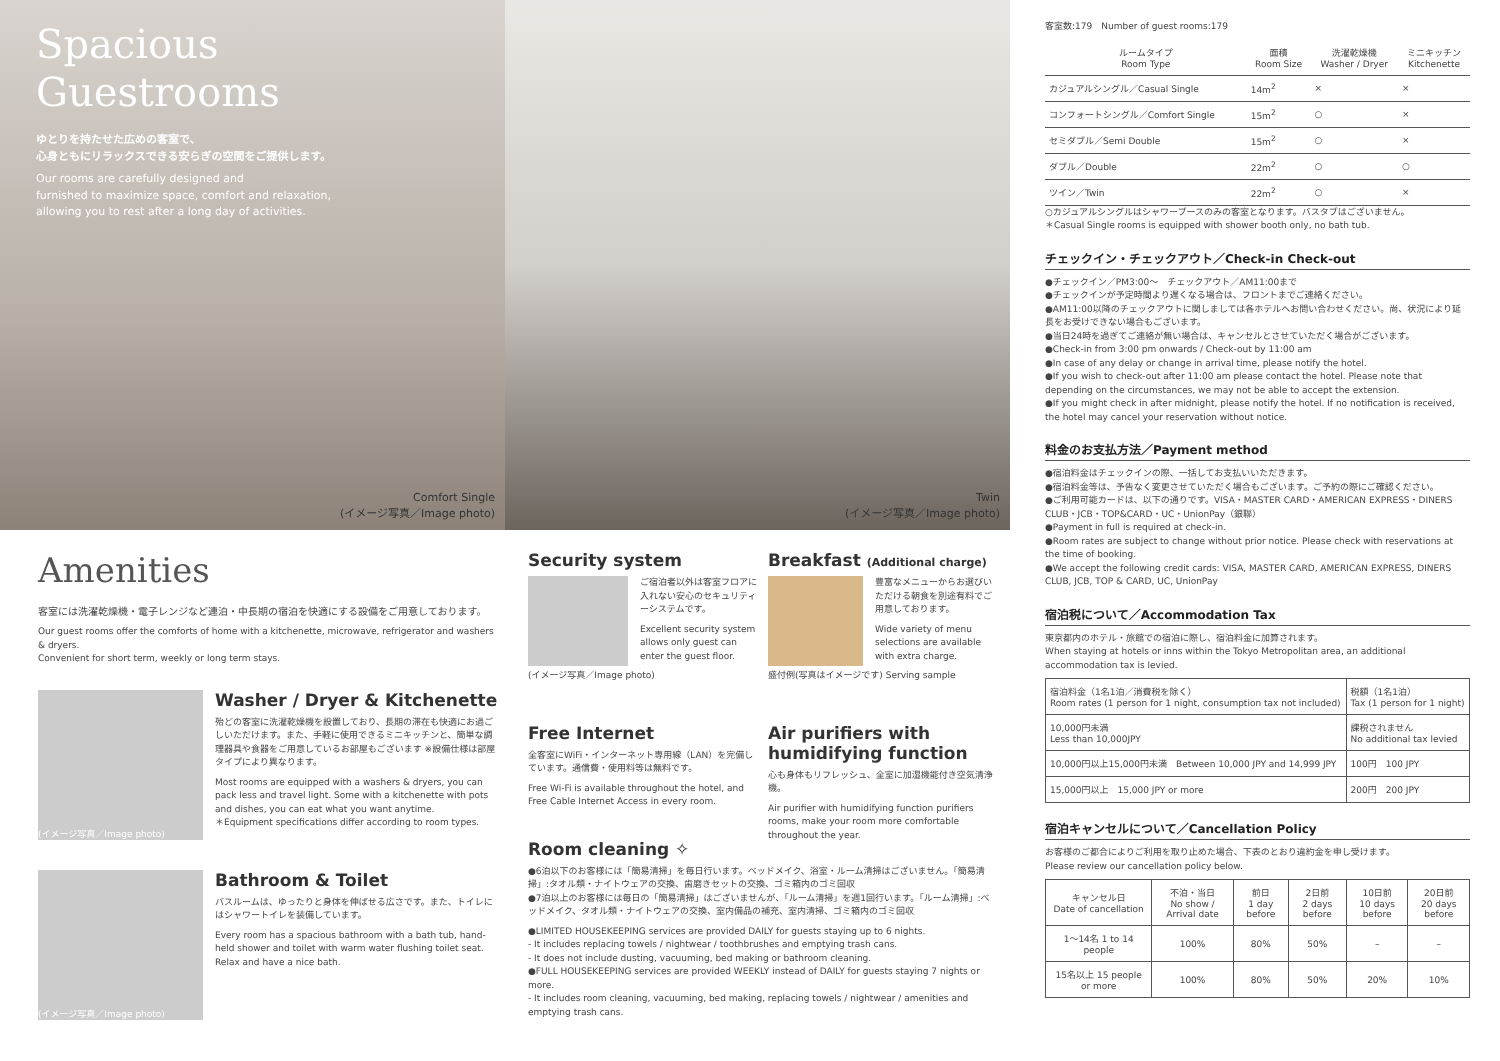Spacious
Guestrooms
ゆとりを持たせた広めの客室で、
心身ともにリラックスできる安らぎの空間をご提供します。
Our rooms are carefully designed and
furnished to maximize space, comfort and relaxation,
allowing you to rest after a long day of activities.
Comfort Single
(イメージ写真／Image photo)
Twin
(イメージ写真／Image photo)
Amenities
客室には洗濯乾燥機・電子レンジなど連泊・中長期の宿泊を快適にする設備をご用意しております。
Our guest rooms offer the comforts of home with a kitchenette, microwave, refrigerator and washers & dryers.
Convenient for short term, weekly or long term stays.
(イメージ写真／Image photo)
Washer / Dryer & Kitchenette
殆どの客室に洗濯乾燥機を設置しており、長期の滞在も快適にお過ごしいただけます。また、手軽に使用できるミニキッチンと、簡単な調理器具や食器をご用意しているお部屋もございます ※設備仕様は部屋タイプにより異なります。
Most rooms are equipped with a washers & dryers, you can pack less and travel light. Some with a kitchenette with pots and dishes, you can eat what you want anytime.
＊Equipment specifications differ according to room types.
(イメージ写真／Image photo)
Bathroom & Toilet
バスルームは、ゆったりと身体を伸ばせる広さです。また、トイレにはシャワートイレを装備しています。
Every room has a spacious bathroom with a bath tub, hand-held shower and toilet with warm water flushing toilet seat. Relax and have a nice bath.
Security system
ご宿泊者以外は客室フロアに入れない安心のセキュリティーシステムです。
Excellent security system allows only guest can enter the guest floor.
(イメージ写真／Image photo)
Free Internet
全客室にWiFi・インターネット専用線（LAN）を完備しています。通信費・使用料等は無料です。
Free Wi-Fi is available throughout the hotel, and Free Cable Internet Access in every room.
Room cleaning ✧
●6泊以下のお客様には「簡易清掃」を毎日行います。ベッドメイク、浴室・ルーム清掃はございません。「簡易清掃」:タオル類・ナイトウェアの交換、歯磨きセットの交換、ゴミ箱内のゴミ回収
●7泊以上のお客様には毎日の「簡易清掃」はございませんが、「ルーム清掃」を週1回行います。「ルーム清掃」:ベッドメイク、タオル類・ナイトウェアの交換、室内備品の補充、室内清掃、ゴミ箱内のゴミ回収
●LIMITED HOUSEKEEPING services are provided DAILY for guests staying up to 6 nights.
- It includes replacing towels / nightwear / toothbrushes and emptying trash cans.
- It does not include dusting, vacuuming, bed making or bathroom cleaning.
●FULL HOUSEKEEPING services are provided WEEKLY instead of DAILY for guests staying 7 nights or more.
- It includes room cleaning, vacuuming, bed making, replacing towels / nightwear / amenities and emptying trash cans.
Breakfast (Additional charge)
豊富なメニューからお選びいただける朝食を別途有料でご用意しております。
Wide variety of menu selections are available with extra charge.
盛付例(写真はイメージです) Serving sample
Air purifiers with humidifying function
心も身体もリフレッシュ、全室に加湿機能付き空気清浄機。
Air purifier with humidifying function purifiers rooms, make your room more comfortable throughout the year.
客室数:179　Number of guest rooms:179
| ルームタイプ Room Type | 面積 Room Size | 洗濯乾燥機 Washer / Dryer | ミニキッチン Kitchenette |
| --- | --- | --- | --- |
| カジュアルシングル／Casual Single | 14m<sup>2</sup> | × | × |
| コンフォートシングル／Comfort Single | 15m<sup>2</sup> | ○ | × |
| セミダブル／Semi Double | 15m<sup>2</sup> | ○ | × |
| ダブル／Double | 22m<sup>2</sup> | ○ | ○ |
| ツイン／Twin | 22m<sup>2</sup> | ○ | × |
○カジュアルシングルはシャワーブースのみの客室となります。バスタブはございません。
＊Casual Single rooms is equipped with shower booth only, no bath tub.
チェックイン・チェックアウト／Check-in Check-out
●チェックイン／PM3:00〜　チェックアウト／AM11:00まで
●チェックインが予定時間より遅くなる場合は、フロントまでご連絡ください。
●AM11:00以降のチェックアウトに関しましては各ホテルへお問い合わせください。尚、状況により延長をお受けできない場合もございます。
●当日24時を過ぎてご連絡が無い場合は、キャンセルとさせていただく場合がございます。
●Check-in from 3:00 pm onwards / Check-out by 11:00 am
●In case of any delay or change in arrival time, please notify the hotel.
●If you wish to check-out after 11:00 am please contact the hotel. Please note that depending on the circumstances, we may not be able to accept the extension.
●If you might check in after midnight, please notify the hotel. If no notification is received, the hotel may cancel your reservation without notice.
料金のお支払方法／Payment method
●宿泊料金はチェックインの際、一括してお支払いいただきます。
●宿泊料金等は、予告なく変更させていただく場合もございます。ご予約の際にご確認ください。
●ご利用可能カードは、以下の通りです。VISA・MASTER CARD・AMERICAN EXPRESS・DINERS CLUB・JCB・TOP&CARD・UC・UnionPay（銀聯）
●Payment in full is required at check-in.
●Room rates are subject to change without prior notice. Please check with reservations at the time of booking.
●We accept the following credit cards: VISA, MASTER CARD, AMERICAN EXPRESS, DINERS CLUB, JCB, TOP & CARD, UC, UnionPay
宿泊税について／Accommodation Tax
東京都内のホテル・旅館での宿泊に際し、宿泊料金に加算されます。
When staying at hotels or inns within the Tokyo Metropolitan area, an additional accommodation tax is levied.
| 宿泊料金（1名1泊／消費税を除く） Room rates (1 person for 1 night, consumption tax not included) | 税額（1名1泊） Tax (1 person for 1 night) |
| 10,000円未満 Less than 10,000JPY | 課税されません No additional tax levied |
| 10,000円以上15,000円未満 Between 10,000 JPY and 14,999 JPY | 100円 100 JPY |
| 15,000円以上 15,000 JPY or more | 200円 200 JPY |
宿泊キャンセルについて／Cancellation Policy
お客様のご都合によりご利用を取り止めた場合、下表のとおり違約金を申し受けます。
Please review our cancellation policy below.
| キャンセル日 Date of cancellation | 不泊・当日 No show / Arrival date | 前日 1 day before | 2日前 2 days before | 10日前 10 days before | 20日前 20 days before |
| --- | --- | --- | --- | --- | --- |
| 1〜14名 1 to 14 people | 100% | 80% | 50% | – | – |
| 15名以上 15 people or more | 100% | 80% | 50% | 20% | 10% |